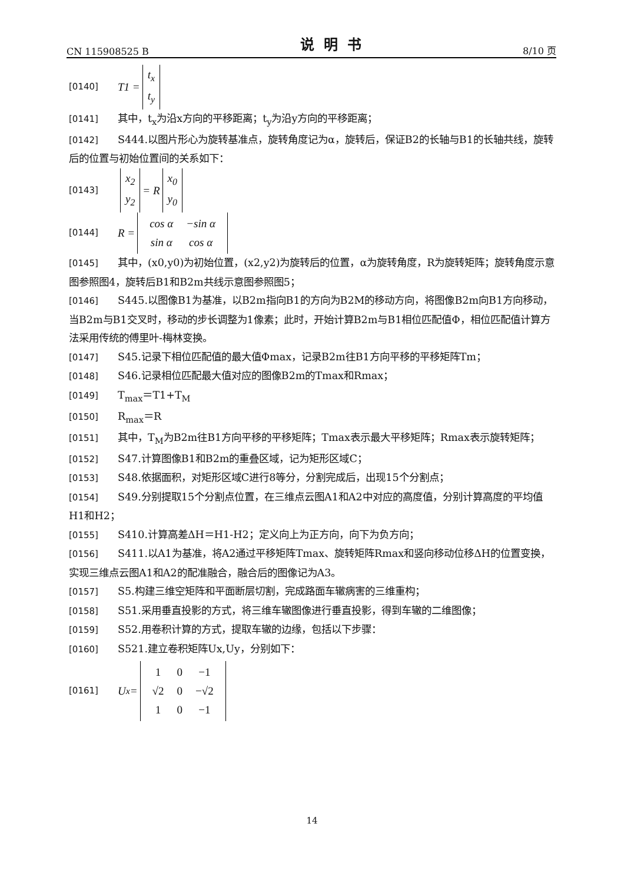CN 115908525 B 说明书 8/10 页
[0140] T1 = t<sub>x</sub>
t<sub>y</sub>
[0141] 其中，t<sub>x</sub>为沿x方向的平移距离；t<sub>y</sub>为沿y方向的平移距离；
[0142] S444.以图片形心为旋转基准点，旋转角度记为α，旋转后，保证B2的长轴与B1的长轴共线，旋转后的位置与初始位置间的关系如下：
[0143] x<sub>2</sub>
y<sub>2</sub> = R x<sub>0</sub>
y<sub>0</sub>
[0144] R =
| cos α | −sin α |
| sin α | cos α |
[0145] 其中，(x0,y0)为初始位置，(x2,y2)为旋转后的位置，α为旋转角度，R为旋转矩阵；旋转角度示意图参照图4，旋转后B1和B2m共线示意图参照图5；
[0146] S445.以图像B1为基准，以B2m指向B1的方向为B2M的移动方向，将图像B2m向B1方向移动，当B2m与B1交叉时，移动的步长调整为1像素；此时，开始计算B2m与B1相位匹配值Φ，相位匹配值计算方法采用传统的傅里叶-梅林变换。
[0147] S45.记录下相位匹配值的最大值Φmax，记录B2m往B1方向平移的平移矩阵Tm；
[0148] S46.记录相位匹配最大值对应的图像B2m的Tmax和Rmax；
[0149] T<sub>max</sub>＝T1+T<sub>M</sub>
[0150] R<sub>max</sub>＝R
[0151] 其中，T<sub>M</sub>为B2m往B1方向平移的平移矩阵；Tmax表示最大平移矩阵；Rmax表示旋转矩阵；
[0152] S47.计算图像B1和B2m的重叠区域，记为矩形区域C；
[0153] S48.依据面积，对矩形区域C进行8等分，分割完成后，出现15个分割点；
[0154] S49.分别提取15个分割点位置，在三维点云图A1和A2中对应的高度值，分别计算高度的平均值H1和H2；
[0155] S410.计算高差ΔH＝H1-H2；定义向上为正方向，向下为负方向；
[0156] S411.以A1为基准，将A2通过平移矩阵Tmax、旋转矩阵Rmax和竖向移动位移ΔH的位置变换，实现三维点云图A1和A2的配准融合，融合后的图像记为A3。
[0157] S5.构建三维空矩阵和平面断层切割，完成路面车辙病害的三维重构；
[0158] S51.采用垂直投影的方式，将三维车辙图像进行垂直投影，得到车辙的二维图像；
[0159] S52.用卷积计算的方式，提取车辙的边缘，包括以下步骤：
[0160] S521.建立卷积矩阵Ux,Uy，分别如下：
[0161] U<sub>x</sub> =
| 1 | 0 | −1 |
| √2 | 0 | −√2 |
| 1 | 0 | −1 |
14